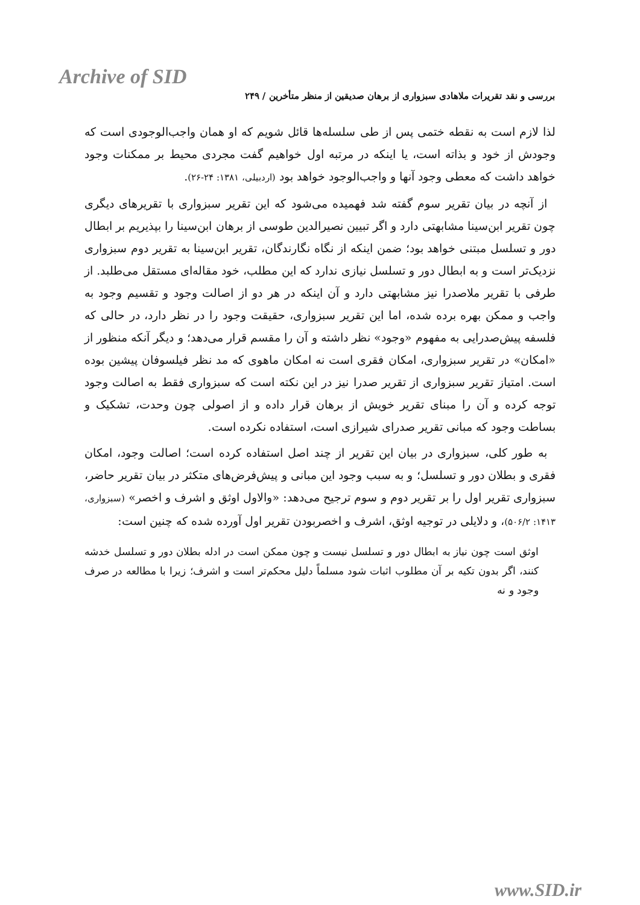Archive of SID
بررسی و نقد تقریرات ملاهادی سبزواری از برهان صدیقین از منظر متأخرین / ۲۴۹
لذا لازم است به نقطه ختمی پس از طی سلسله‌ها قائل شویم که او همان واجب‌الوجودی است که وجودش از خود و بذاته است، یا اینکه در مرتبه اول خواهیم گفت مجردی محیط بر ممکنات وجود خواهد داشت که معطی وجود آنها و واجب‌الوجود خواهد بود (اردبیلی، ۱۳۸۱: ۲۴-۲۶).
از آنچه در بیان تقریر سوم گفته شد فهمیده می‌شود که این تقریر سبزواری با تقریرهای دیگری چون تقریر ابن‌سینا مشابهتی دارد و اگر تبیین نصیرالدین طوسی از برهان ابن‌سینا را بپذیریم بر ابطال دور و تسلسل مبتنی خواهد بود؛ ضمن اینکه از نگاه نگارندگان، تقریر ابن‌سینا به تقریر دوم سبزواری نزدیک‌تر است و به ابطال دور و تسلسل نیازی ندارد که این مطلب، خود مقاله‌ای مستقل می‌طلبد. از طرفی با تقریر ملاصدرا نیز مشابهتی دارد و آن اینکه در هر دو از اصالت وجود و تقسیم وجود به واجب و ممکن بهره برده شده، اما این تقریر سبزواری، حقیقت وجود را در نظر دارد، در حالی که فلسفه پیش‌صدرایی به مفهوم «وجود» نظر داشته و آن را مقسم قرار می‌دهد؛ و دیگر آنکه منظور از «امکان» در تقریر سبزواری، امکان فقری است نه امکان ماهوی که مد نظر فیلسوفان پیشین بوده است. امتیاز تقریر سبزواری از تقریر صدرا نیز در این نکته است که سبزواری فقط به اصالت وجود توجه کرده و آن را مبنای تقریر خویش از برهان قرار داده و از اصولی چون وحدت، تشکیک و بساطت وجود که مبانی تقریر صدرای شیرازی است، استفاده نکرده است.
به طور کلی، سبزواری در بیان این تقریر از چند اصل استفاده کرده است؛ اصالت وجود، امکان فقری و بطلان دور و تسلسل؛ و به سبب وجود این مبانی و پیش‌فرض‌های متکثر در بیان تقریر حاضر، سبزواری تقریر اول را بر تقریر دوم و سوم ترجیح می‌دهد: «والاول اوثق و اشرف و اخصر» (سبزواری، ۱۴۱۳: ۵۰۶/۲)، و دلایلی در توجیه اوثق، اشرف و اخصربودن تقریر اول آورده شده که چنین است:
اوثق است چون نیاز به ابطال دور و تسلسل نیست و چون ممکن است در ادله بطلان دور و تسلسل خدشه کنند، اگر بدون تکیه بر آن مطلوب اثبات شود مسلماً دلیل محکم‌تر است و اشرف؛ زیرا با مطالعه در صرف وجود و نه
www.SID.ir